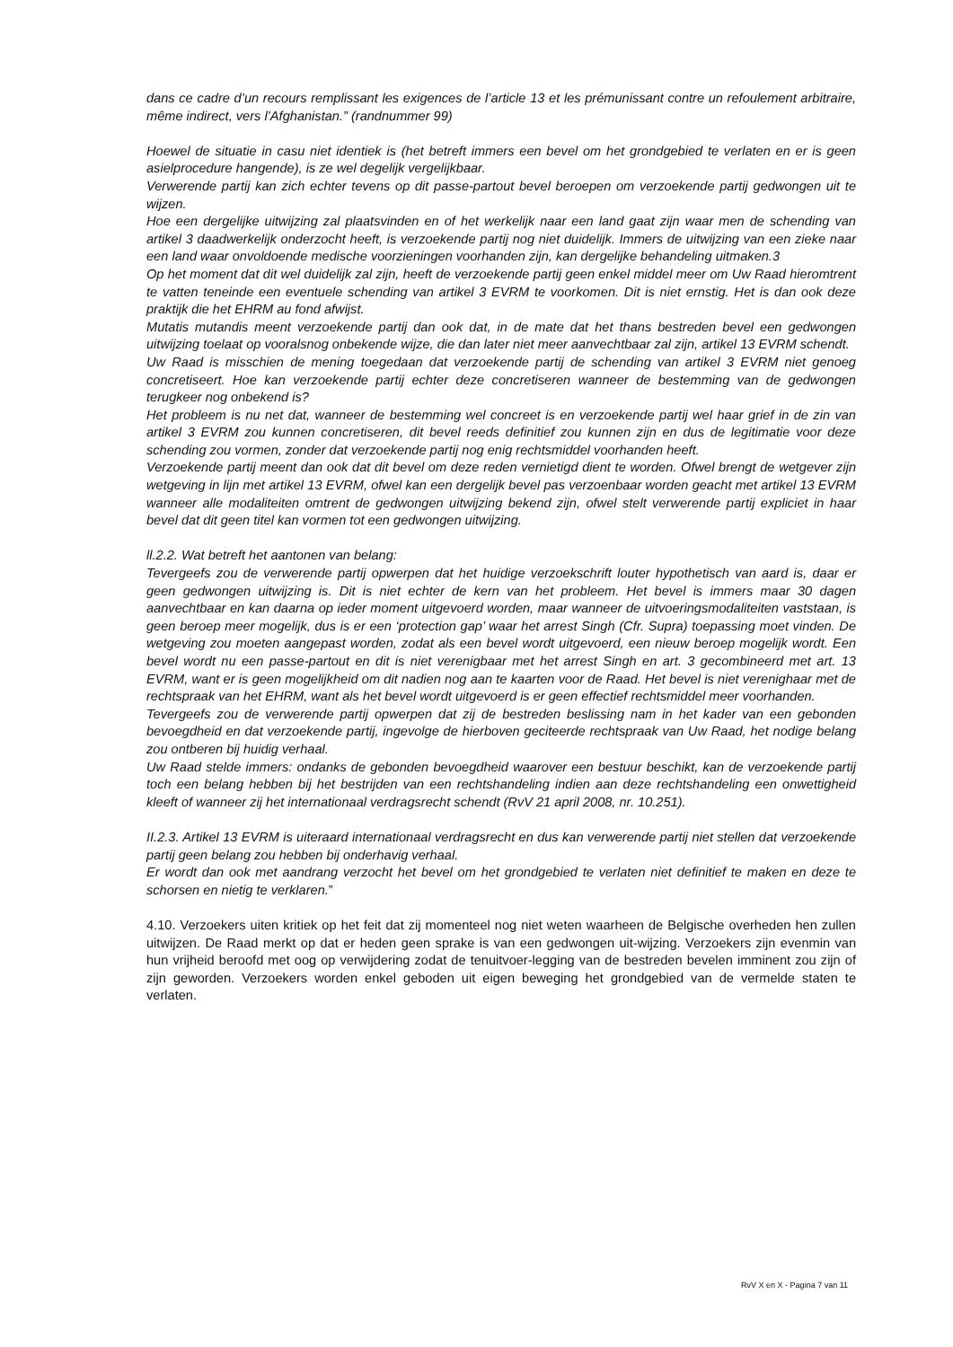dans ce cadre d’un recours remplissant les exigences de l’article 13 et les prémunissant contre un refoulement arbitraire, même indirect, vers l’Afghanistan.” (randnummer 99)
Hoewel de situatie in casu niet identiek is (het betreft immers een bevel om het grondgebied te verlaten en er is geen asielprocedure hangende), is ze wel degelijk vergelijkbaar.
Verwerende partij kan zich echter tevens op dit passe-partout bevel beroepen om verzoekende partij gedwongen uit te wijzen.
Hoe een dergelijke uitwijzing zal plaatsvinden en of het werkelijk naar een land gaat zijn waar men de schending van artikel 3 daadwerkelijk onderzocht heeft, is verzoekende partij nog niet duidelijk. Immers de uitwijzing van een zieke naar een land waar onvoldoende medische voorzieningen voorhanden zijn, kan dergelijke behandeling uitmaken.3
Op het moment dat dit wel duidelijk zal zijn, heeft de verzoekende partij geen enkel middel meer om Uw Raad hieromtrent te vatten teneinde een eventuele schending van artikel 3 EVRM te voorkomen. Dit is niet ernstig. Het is dan ook deze praktijk die het EHRM au fond afwijst.
Mutatis mutandis meent verzoekende partij dan ook dat, in de mate dat het thans bestreden bevel een gedwongen uitwijzing toelaat op vooralsnog onbekende wijze, die dan later niet meer aanvechtbaar zal zijn, artikel 13 EVRM schendt.
Uw Raad is misschien de mening toegedaan dat verzoekende partij de schending van artikel 3 EVRM niet genoeg concretiseert. Hoe kan verzoekende partij echter deze concretiseren wanneer de bestemming van de gedwongen terugkeer nog onbekend is?
Het probleem is nu net dat, wanneer de bestemming wel concreet is en verzoekende partij wel haar grief in de zin van artikel 3 EVRM zou kunnen concretiseren, dit bevel reeds definitief zou kunnen zijn en dus de legitimatie voor deze schending zou vormen, zonder dat verzoekende partij nog enig rechtsmiddel voorhanden heeft.
Verzoekende partij meent dan ook dat dit bevel om deze reden vernietigd dient te worden. Ofwel brengt de wetgever zijn wetgeving in lijn met artikel 13 EVRM, ofwel kan een dergelijk bevel pas verzoenbaar worden geacht met artikel 13 EVRM wanneer alle modaliteiten omtrent de gedwongen uitwijzing bekend zijn, ofwel stelt verwerende partij expliciet in haar bevel dat dit geen titel kan vormen tot een gedwongen uitwijzing.
ll.2.2. Wat betreft het aantonen van belang:
Tevergeefs zou de verwerende partij opwerpen dat het huidige verzoekschrift louter hypothetisch van aard is, daar er geen gedwongen uitwijzing is. Dit is niet echter de kern van het probleem. Het bevel is immers maar 30 dagen aanvechtbaar en kan daarna op ieder moment uitgevoerd worden, maar wanneer de uitvoeringsmodaliteiten vaststaan, is geen beroep meer mogelijk, dus is er een ‘protection gap’ waar het arrest Singh (Cfr. Supra) toepassing moet vinden. De wetgeving zou moeten aangepast worden, zodat als een bevel wordt uitgevoerd, een nieuw beroep mogelijk wordt. Een bevel wordt nu een passe-partout en dit is niet verenigbaar met het arrest Singh en art. 3 gecombineerd met art. 13 EVRM, want er is geen mogelijkheid om dit nadien nog aan te kaarten voor de Raad. Het bevel is niet verenighaar met de rechtspraak van het EHRM, want als het bevel wordt uitgevoerd is er geen effectief rechtsmiddel meer voorhanden.
Tevergeefs zou de verwerende partij opwerpen dat zij de bestreden beslissing nam in het kader van een gebonden bevoegdheid en dat verzoekende partij, ingevolge de hierboven geciteerde rechtspraak van Uw Raad, het nodige belang zou ontberen bij huidig verhaal.
Uw Raad stelde immers: ondanks de gebonden bevoegdheid waarover een bestuur beschikt, kan de verzoekende partij toch een belang hebben bij het bestrijden van een rechtshandeling indien aan deze rechtshandeling een onwettigheid kleeft of wanneer zij het internationaal verdragsrecht schendt (RvV 21 april 2008, nr. 10.251).
II.2.3. Artikel 13 EVRM is uiteraard internationaal verdragsrecht en dus kan verwerende partij niet stellen dat verzoekende partij geen belang zou hebben bij onderhavig verhaal.
Er wordt dan ook met aandrang verzocht het bevel om het grondgebied te verlaten niet definitief te maken en deze te schorsen en nietig te verklaren.”
4.10. Verzoekers uiten kritiek op het feit dat zij momenteel nog niet weten waarheen de Belgische overheden hen zullen uitwijzen. De Raad merkt op dat er heden geen sprake is van een gedwongen uit-wijzing. Verzoekers zijn evenmin van hun vrijheid beroofd met oog op verwijdering zodat de tenuitvoer-legging van de bestreden bevelen imminent zou zijn of zijn geworden. Verzoekers worden enkel geboden uit eigen beweging het grondgebied van de vermelde staten te verlaten.
RvV X en X - Pagina 7 van 11